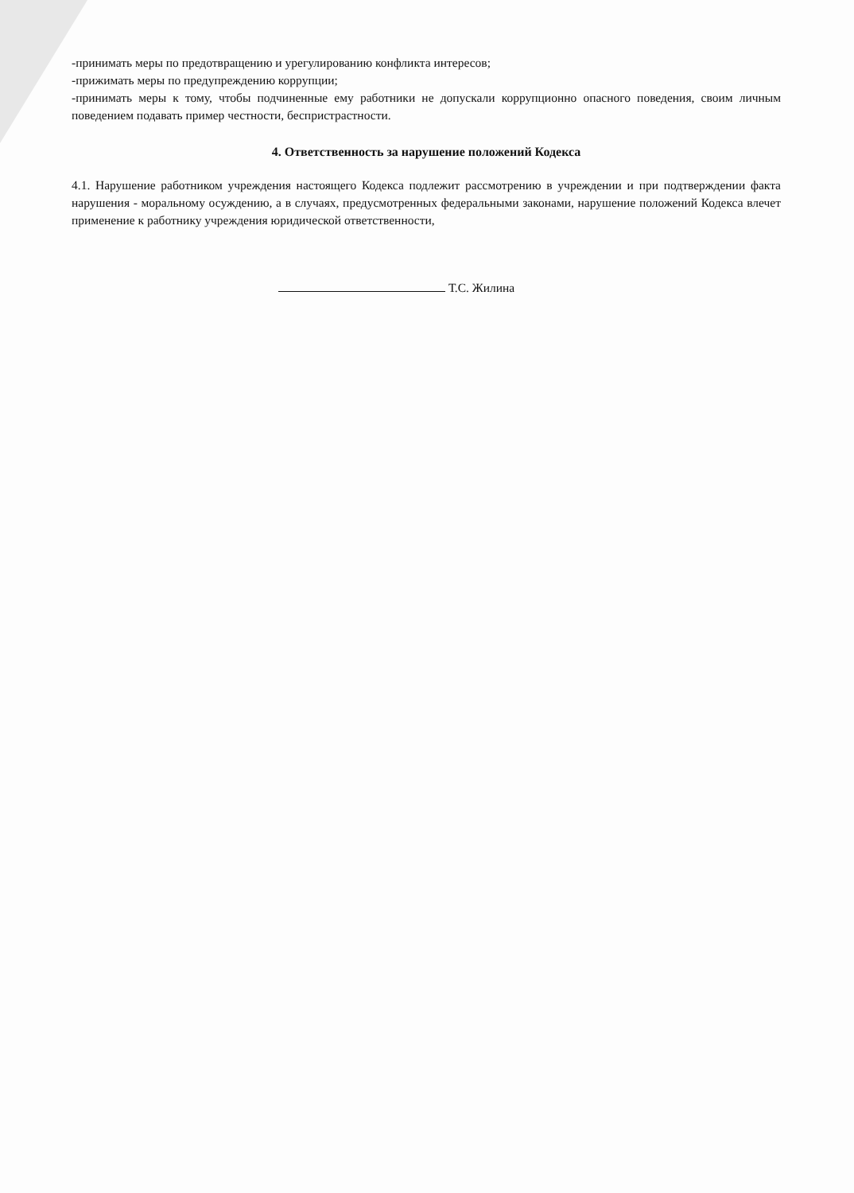-принимать меры по предотвращению и урегулированию конфликта интересов;
-прижимать меры по предупреждению коррупции;
-принимать меры к тому, чтобы подчиненные ему работники не допускали коррупционно опасного поведения, своим личным поведением подавать пример честности, беспристрастности.
4. Ответственность за нарушение положений Кодекса
4.1. Нарушение работником учреждения настоящего Кодекса подлежит рассмотрению в учреждении и при подтверждении факта нарушения - моральному осуждению, а в случаях, предусмотренных федеральными законами, нарушение положений Кодекса влечет применение к работнику учреждения юридической ответственности,
Т.С. Жилина